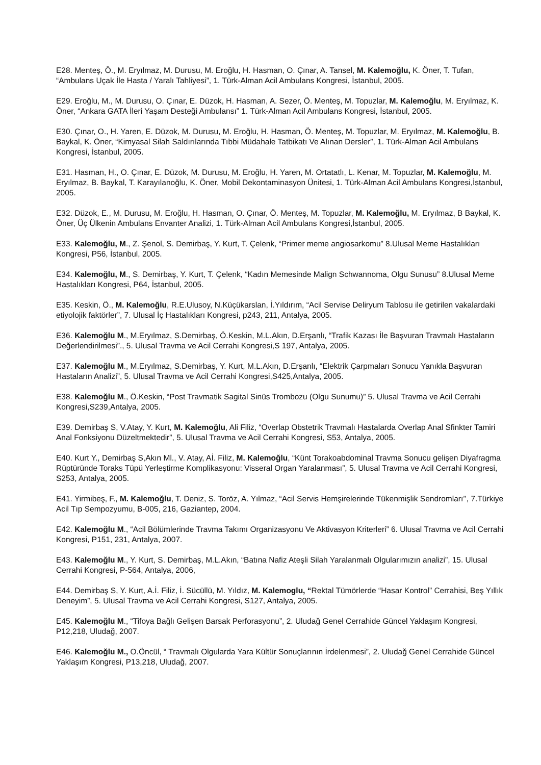E28. Menteş, Ö., M. Eryılmaz, M. Durusu, M. Eroğlu, H. Hasman, O. Çınar, A. Tansel, M. Kalemoğlu, K. Öner, T. Tufan, “Ambulans Uçak İle Hasta / Yaralı Tahliyesi”, 1. Türk-Alman Acil Ambulans Kongresi, İstanbul, 2005.
E29. Eroğlu, M., M. Durusu, O. Çınar, E. Düzok, H. Hasman, A. Sezer, Ö. Menteş, M. Topuzlar, M. Kalemoğlu, M. Eryılmaz, K. Öner, “Ankara GATA İleri Yaşam Desteği Ambulansı” 1. Türk-Alman Acil Ambulans Kongresi, İstanbul, 2005.
E30. Çınar, O., H. Yaren, E. Düzok, M. Durusu, M. Eroğlu, H. Hasman, Ö. Menteş, M. Topuzlar, M. Eryılmaz, M. Kalemoğlu, B. Baykal, K. Öner, “Kimyasal Silah Saldırılarında Tıbbi Müdahale Tatbikatı Ve Alınan Dersler”, 1. Türk-Alman Acil Ambulans Kongresi, İstanbul, 2005.
E31. Hasman, H., O. Çınar, E. Düzok, M. Durusu, M. Eroğlu, H. Yaren, M. Ortatatlı, L. Kenar, M. Topuzlar, M. Kalemoğlu, M. Eryılmaz, B. Baykal, T. Karayılanoğlu, K. Öner, Mobil Dekontaminasyon Ünitesi, 1. Türk-Alman Acil Ambulans Kongresi,İstanbul, 2005.
E32. Düzok, E., M. Durusu, M. Eroğlu, H. Hasman, O. Çınar, Ö. Menteş, M. Topuzlar, M. Kalemoğlu, M. Eryılmaz, B Baykal, K. Öner, Üç Ülkenin Ambulans Envanter Analizi, 1. Türk-Alman Acil Ambulans Kongresi,İstanbul, 2005.
E33. Kalemoğlu, M., Z. Şenol, S. Demirbaş, Y. Kurt, T. Çelenk, “Primer meme angiosarkomu” 8.Ulusal Meme Hastalıkları Kongresi, P56, İstanbul, 2005.
E34. Kalemoğlu, M., S. Demirbaş, Y. Kurt, T. Çelenk, “Kadın Memesinde Malign Schwannoma, Olgu Sunusu” 8.Ulusal Meme Hastalıkları Kongresi, P64, İstanbul, 2005.
E35. Keskin, Ö., M. Kalemoğlu, R.E.Ulusoy, N.Küçükarslan, İ.Yıldırım, “Acil Servise Deliryum Tablosu ile getirilen vakalardaki etiyolojik faktörler”, 7. Ulusal İç Hastalıkları Kongresi, p243, 211, Antalya, 2005.
E36. Kalemoğlu M., M.Eryılmaz, S.Demirbaş, Ö.Keskin, M.L.Akın, D.Erşanlı, “Trafik Kazası İle Başvuran Travmalı Hastaların Değerlendirilmesi”., 5. Ulusal Travma ve Acil Cerrahi Kongresi,S 197, Antalya, 2005.
E37. Kalemoğlu M., M.Eryılmaz, S.Demirbaş, Y. Kurt, M.L.Akın, D.Erşanlı, “Elektrik Çarpmaları Sonucu Yanıkla Başvuran Hastaların Analizi”, 5. Ulusal Travma ve Acil Cerrahi Kongresi,S425,Antalya, 2005.
E38. Kalemoğlu M., Ö.Keskin, “Post Travmatik Sagital Sinüs Trombozu (Olgu Sunumu)” 5. Ulusal Travma ve Acil Cerrahi Kongresi,S239,Antalya, 2005.
E39. Demirbaş S, V.Atay, Y. Kurt, M. Kalemoğlu, Ali Filiz, “Overlap Obstetrik Travmalı Hastalarda Overlap Anal Sfinkter Tamiri Anal Fonksiyonu Düzeltmektedir”, 5. Ulusal Travma ve Acil Cerrahi Kongresi, S53, Antalya, 2005.
E40. Kurt Y., Demirbaş S,Akın Ml., V. Atay, Aİ. Filiz, M. Kalemoğlu, “Künt Torakoabdominal Travma Sonucu gelişen Diyafragma Rüptüründe Toraks Tüpü Yerleştirme Komplikasyonu: Visseral Organ Yaralanması”, 5. Ulusal Travma ve Acil Cerrahi Kongresi, S253, Antalya, 2005.
E41. Yirmibeş, F., M. Kalemoğlu, T. Deniz, S. Toröz, A. Yılmaz, “Acil Servis Hemşirelerinde Tükenmişlik Sendromları’’, 7.Türkiye Acil Tıp Sempozyumu, B-005, 216, Gaziantep, 2004.
E42. Kalemoğlu M., “Acil Bölümlerinde Travma Takımı Organizasyonu Ve Aktivasyon Kriterleri” 6. Ulusal Travma ve Acil Cerrahi Kongresi, P151, 231, Antalya, 2007.
E43. Kalemoğlu M., Y. Kurt, S. Demirbaş, M.L.Akın, “Batına Nafiz Ateşli Silah Yaralanmalı Olgularımızın analizi”, 15. Ulusal Cerrahi Kongresi, P-564, Antalya, 2006,
E44. Demirbaş S, Y. Kurt, A.İ. Filiz, İ. Sücüllü, M. Yıldız, M. Kalemoglu, “Rektal Tümörlerde “Hasar Kontrol” Cerrahisi, Beş Yıllık Deneyim”, 5. Ulusal Travma ve Acil Cerrahi Kongresi, S127, Antalya, 2005.
E45. Kalemoğlu M., “Tifoya Bağlı Gelişen Barsak Perforasyonu”, 2. Uludağ Genel Cerrahide Güncel Yaklaşım Kongresi, P12,218, Uludağ, 2007.
E46. Kalemoğlu M., O.Öncül, “ Travmalı Olgularda Yara Kültür Sonuçlarının İrdelenmesi”, 2. Uludağ Genel Cerrahide Güncel Yaklaşım Kongresi, P13,218, Uludağ, 2007.